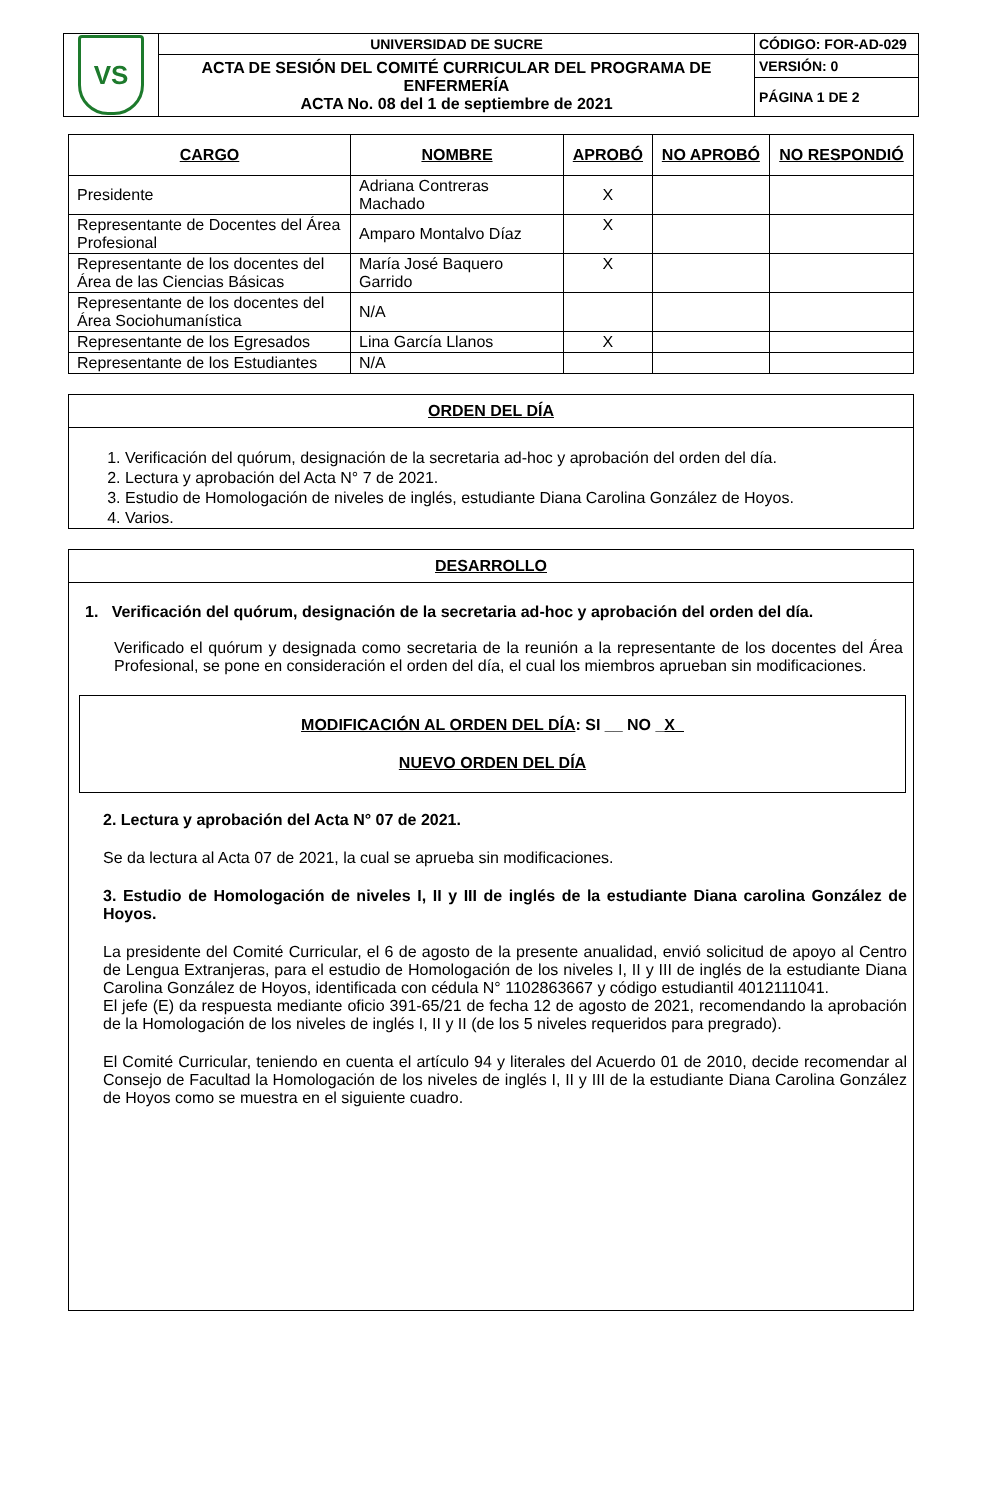| VS | UNIVERSIDAD DE SUCRE | CÓDIGO: FOR-AD-029 |
| | ACTA DE SESIÓN DEL COMITÉ CURRICULAR DEL PROGRAMA DE ENFERMERÍA ACTA No. 08 del 1 de septiembre de 2021 | VERSIÓN: 0 |
| | | PÁGINA 1 DE 2 |
| CARGO | NOMBRE | APROBÓ | NO APROBÓ | NO RESPONDIÓ |
| --- | --- | --- | --- | --- |
| Presidente | Adriana Contreras Machado | X | | |
| Representante de Docentes del Área Profesional | Amparo Montalvo Díaz | X | | |
| Representante de los docentes del Área de las Ciencias Básicas | María José Baquero Garrido | X | | |
| Representante de los docentes del Área Sociohumanística | N/A | | | |
| Representante de los Egresados | Lina García Llanos | X | | |
| Representante de los Estudiantes | N/A | | | |
ORDEN DEL DÍA
1. Verificación del quórum, designación de la secretaria ad-hoc y aprobación del orden del día.
2. Lectura y aprobación del Acta N° 7 de 2021.
3. Estudio de Homologación de niveles de inglés, estudiante Diana Carolina González de Hoyos.
4. Varios.
DESARROLLO
1. Verificación del quórum, designación de la secretaria ad-hoc y aprobación del orden del día.
Verificado el quórum y designada como secretaria de la reunión a la representante de los docentes del Área Profesional, se pone en consideración el orden del día, el cual los miembros aprueban sin modificaciones.
MODIFICACIÓN AL ORDEN DEL DÍA: SI __ NO _X_
NUEVO ORDEN DEL DÍA
2. Lectura y aprobación del Acta N° 07 de 2021.
Se da lectura al Acta 07 de 2021, la cual se aprueba sin modificaciones.
3. Estudio de Homologación de niveles I, II y III de inglés de la estudiante Diana carolina González de Hoyos.
La presidente del Comité Curricular, el 6 de agosto de la presente anualidad, envió solicitud de apoyo al Centro de Lengua Extranjeras, para el estudio de Homologación de los niveles I, II y III de inglés de la estudiante Diana Carolina González de Hoyos, identificada con cédula N° 1102863667 y código estudiantil 4012111041.
El jefe (E) da respuesta mediante oficio 391-65/21 de fecha 12 de agosto de 2021, recomendando la aprobación de la Homologación de los niveles de inglés I, II y II (de los 5 niveles requeridos para pregrado).
El Comité Curricular, teniendo en cuenta el artículo 94 y literales del Acuerdo 01 de 2010, decide recomendar al Consejo de Facultad la Homologación de los niveles de inglés I, II y III de la estudiante Diana Carolina González de Hoyos como se muestra en el siguiente cuadro.